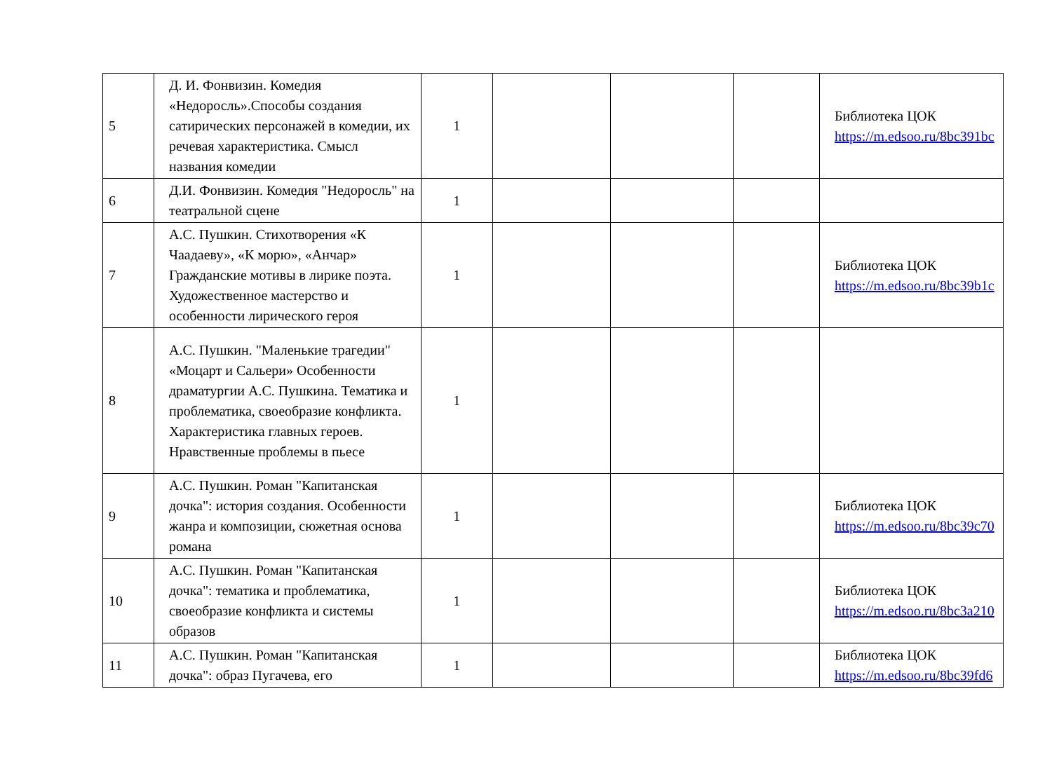| 5 | Д. И. Фонвизин. Комедия «Недоросль».Способы создания сатирических персонажей в комедии, их речевая характеристика. Смысл названия комедии | 1 | | | | Библиотека ЦОК https://m.edsoo.ru/8bc391bc |
| 6 | Д.И. Фонвизин. Комедия "Недоросль" на театральной сцене | 1 | | | | |
| 7 | А.С. Пушкин. Стихотворения «К Чаадаеву», «К морю», «Анчар» Гражданские мотивы в лирике поэта. Художественное мастерство и особенности лирического героя | 1 | | | | Библиотека ЦОК https://m.edsoo.ru/8bc39b1c |
| 8 | А.С. Пушкин. "Маленькие трагедии" «Моцарт и Сальери» Особенности драматургии А.С. Пушкина. Тематика и проблематика, своеобразие конфликта. Характеристика главных героев. Нравственные проблемы в пьесе | 1 | | | | |
| 9 | А.С. Пушкин. Роман "Капитанская дочка": история создания. Особенности жанра и композиции, сюжетная основа романа | 1 | | | | Библиотека ЦОК https://m.edsoo.ru/8bc39c70 |
| 10 | А.С. Пушкин. Роман "Капитанская дочка": тематика и проблематика, своеобразие конфликта и системы образов | 1 | | | | Библиотека ЦОК https://m.edsoo.ru/8bc3a210 |
| 11 | А.С. Пушкин. Роман "Капитанская дочка": образ Пугачева, его | 1 | | | | Библиотека ЦОК https://m.edsoo.ru/8bc39fd6 |